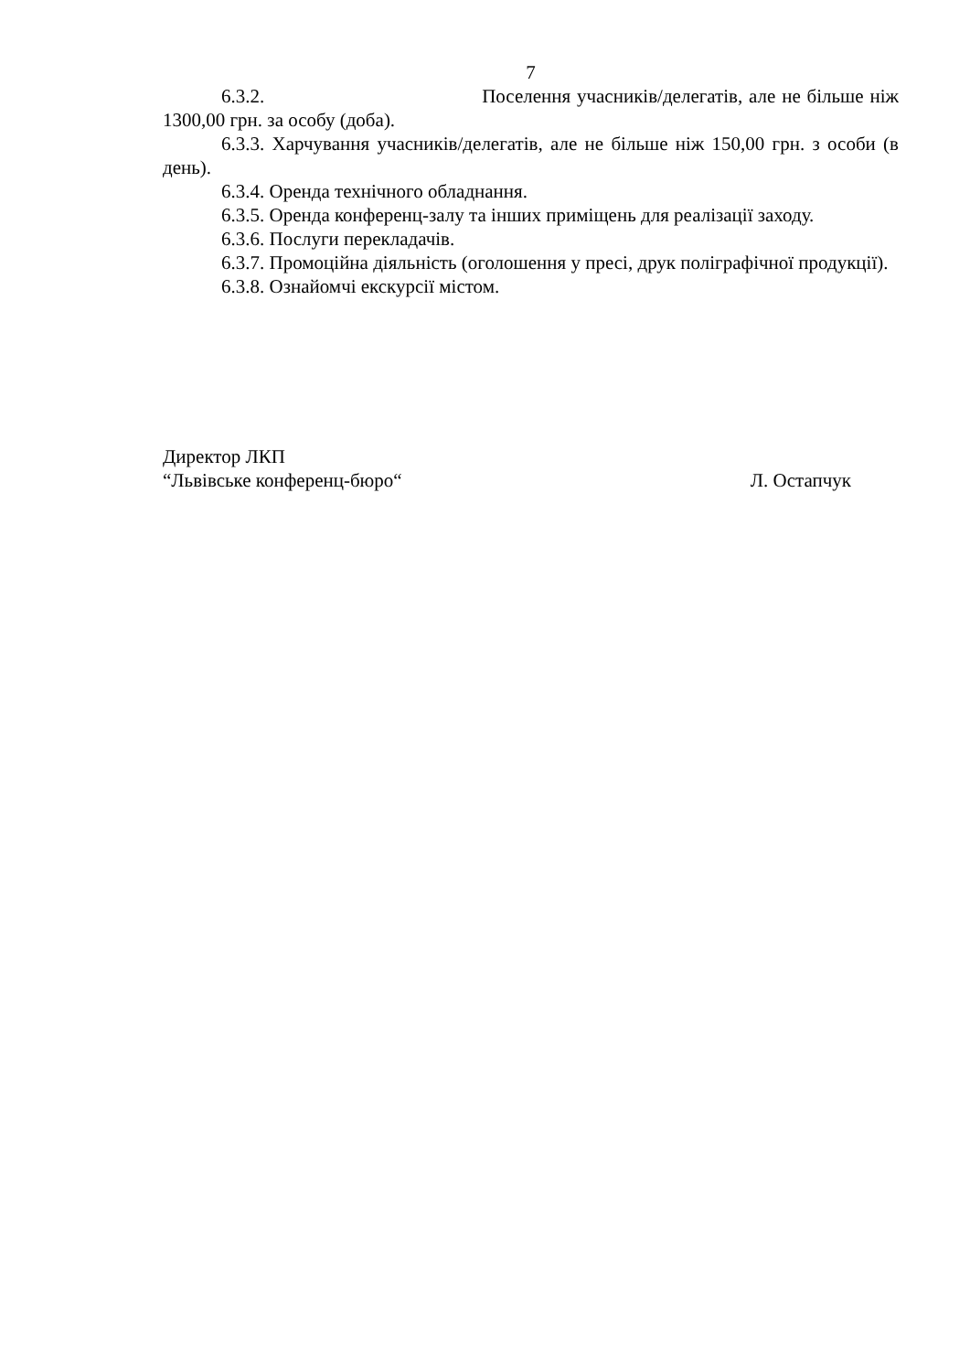7
6.3.2. Поселення учасників/делегатів, але не більше ніж 1300,00 грн. за особу (доба).
6.3.3. Харчування учасників/делегатів, але не більше ніж 150,00 грн. з особи (в день).
6.3.4. Оренда технічного обладнання.
6.3.5. Оренда конференц-залу та інших приміщень для реалізації заходу.
6.3.6. Послуги перекладачів.
6.3.7. Промоційна діяльність (оголошення у пресі, друк поліграфічної продукції).
6.3.8. Ознайомчі екскурсії містом.
Директор ЛКП
“Львівське конференц-бюро“ Л. Остапчук